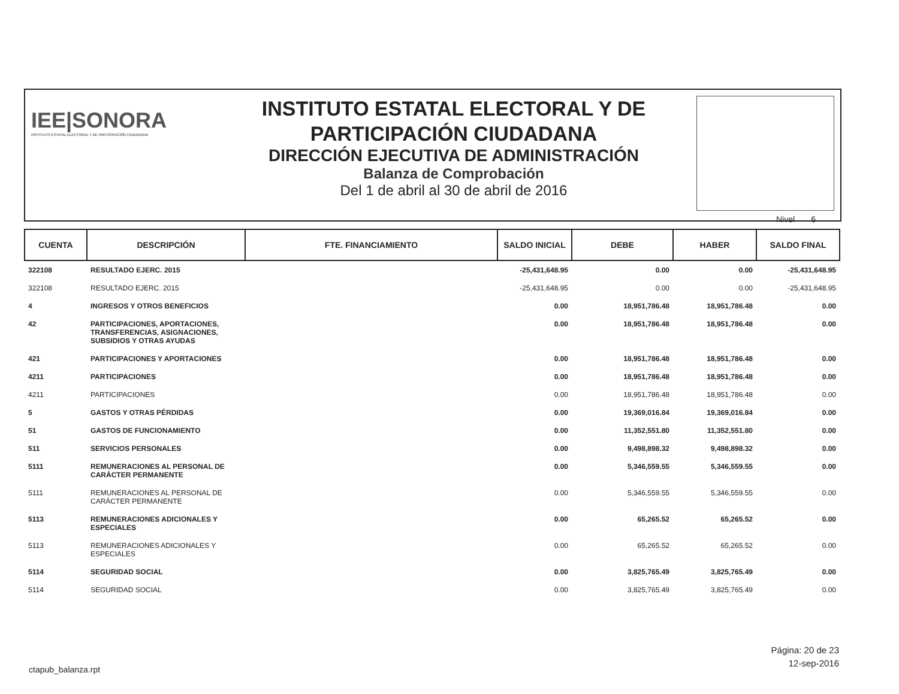IEE|SONORA
INSTITUTO ESTATAL ELECTORAL Y DE PARTICIPACIÓN CIUDADANA
INSTITUTO ESTATAL ELECTORAL Y DE
PARTICIPACIÓN CIUDADANA
DIRECCIÓN EJECUTIVA DE ADMINISTRACIÓN
Balanza de Comprobación
Del 1 de abril al 30 de abril de 2016
Nivel 6
| CUENTA | DESCRIPCIÓN | FTE. FINANCIAMIENTO | SALDO INICIAL | DEBE | HABER | SALDO FINAL |
| --- | --- | --- | --- | --- | --- | --- |
| 322108 | RESULTADO EJERC. 2015 | | -25,431,648.95 | 0.00 | 0.00 | -25,431,648.95 |
| 322108 | RESULTADO EJERC. 2015 | | -25,431,648.95 | 0.00 | 0.00 | -25,431,648.95 |
| 4 | INGRESOS Y OTROS BENEFICIOS | | 0.00 | 18,951,786.48 | 18,951,786.48 | 0.00 |
| 42 | PARTICIPACIONES, APORTACIONES, TRANSFERENCIAS, ASIGNACIONES, SUBSIDIOS Y OTRAS AYUDAS | | 0.00 | 18,951,786.48 | 18,951,786.48 | 0.00 |
| 421 | PARTICIPACIONES Y APORTACIONES | | 0.00 | 18,951,786.48 | 18,951,786.48 | 0.00 |
| 4211 | PARTICIPACIONES | | 0.00 | 18,951,786.48 | 18,951,786.48 | 0.00 |
| 4211 | PARTICIPACIONES | | 0.00 | 18,951,786.48 | 18,951,786.48 | 0.00 |
| 5 | GASTOS Y OTRAS PÉRDIDAS | | 0.00 | 19,369,016.84 | 19,369,016.84 | 0.00 |
| 51 | GASTOS DE FUNCIONAMIENTO | | 0.00 | 11,352,551.80 | 11,352,551.80 | 0.00 |
| 511 | SERVICIOS PERSONALES | | 0.00 | 9,498,898.32 | 9,498,898.32 | 0.00 |
| 5111 | REMUNERACIONES AL PERSONAL DE CARÁCTER PERMANENTE | | 0.00 | 5,346,559.55 | 5,346,559.55 | 0.00 |
| 5111 | REMUNERACIONES AL PERSONAL DE CARÁCTER PERMANENTE | | 0.00 | 5,346,559.55 | 5,346,559.55 | 0.00 |
| 5113 | REMUNERACIONES ADICIONALES Y ESPECIALES | | 0.00 | 65,265.52 | 65,265.52 | 0.00 |
| 5113 | REMUNERACIONES ADICIONALES Y ESPECIALES | | 0.00 | 65,265.52 | 65,265.52 | 0.00 |
| 5114 | SEGURIDAD SOCIAL | | 0.00 | 3,825,765.49 | 3,825,765.49 | 0.00 |
| 5114 | SEGURIDAD SOCIAL | | 0.00 | 3,825,765.49 | 3,825,765.49 | 0.00 |
Página: 20 de 23
12-sep-2016
ctapub_balanza.rpt